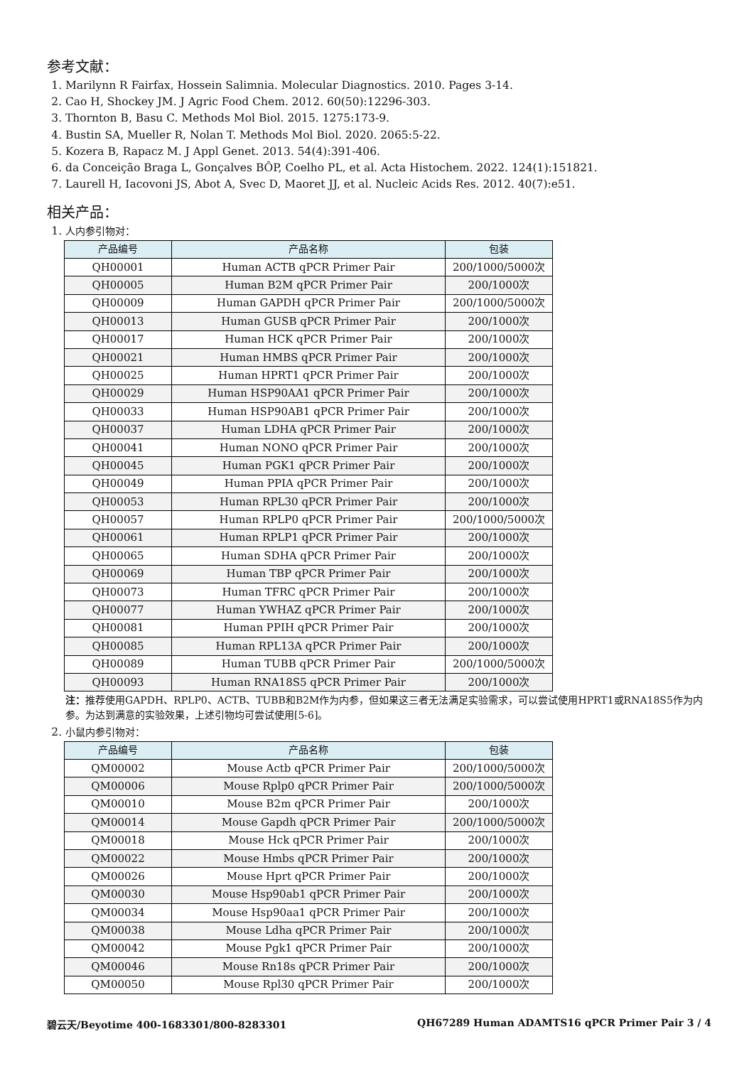参考文献：
1. Marilynn R Fairfax, Hossein Salimnia. Molecular Diagnostics. 2010. Pages 3-14.
2. Cao H, Shockey JM. J Agric Food Chem. 2012. 60(50):12296-303.
3. Thornton B, Basu C. Methods Mol Biol. 2015. 1275:173-9.
4. Bustin SA, Mueller R, Nolan T. Methods Mol Biol. 2020. 2065:5-22.
5. Kozera B, Rapacz M. J Appl Genet. 2013. 54(4):391-406.
6. da Conceição Braga L, Gonçalves BÔP, Coelho PL, et al. Acta Histochem. 2022. 124(1):151821.
7. Laurell H, Iacovoni JS, Abot A, Svec D, Maoret JJ, et al. Nucleic Acids Res. 2012. 40(7):e51.
相关产品：
1. 人内参引物对：
| 产品编号 | 产品名称 | 包装 |
| --- | --- | --- |
| QH00001 | Human ACTB qPCR Primer Pair | 200/1000/5000次 |
| QH00005 | Human B2M qPCR Primer Pair | 200/1000次 |
| QH00009 | Human GAPDH qPCR Primer Pair | 200/1000/5000次 |
| QH00013 | Human GUSB qPCR Primer Pair | 200/1000次 |
| QH00017 | Human HCK qPCR Primer Pair | 200/1000次 |
| QH00021 | Human HMBS qPCR Primer Pair | 200/1000次 |
| QH00025 | Human HPRT1 qPCR Primer Pair | 200/1000次 |
| QH00029 | Human HSP90AA1 qPCR Primer Pair | 200/1000次 |
| QH00033 | Human HSP90AB1 qPCR Primer Pair | 200/1000次 |
| QH00037 | Human LDHA qPCR Primer Pair | 200/1000次 |
| QH00041 | Human NONO qPCR Primer Pair | 200/1000次 |
| QH00045 | Human PGK1 qPCR Primer Pair | 200/1000次 |
| QH00049 | Human PPIA qPCR Primer Pair | 200/1000次 |
| QH00053 | Human RPL30 qPCR Primer Pair | 200/1000次 |
| QH00057 | Human RPLP0 qPCR Primer Pair | 200/1000/5000次 |
| QH00061 | Human RPLP1 qPCR Primer Pair | 200/1000次 |
| QH00065 | Human SDHA qPCR Primer Pair | 200/1000次 |
| QH00069 | Human TBP qPCR Primer Pair | 200/1000次 |
| QH00073 | Human TFRC qPCR Primer Pair | 200/1000次 |
| QH00077 | Human YWHAZ qPCR Primer Pair | 200/1000次 |
| QH00081 | Human PPIH qPCR Primer Pair | 200/1000次 |
| QH00085 | Human RPL13A qPCR Primer Pair | 200/1000次 |
| QH00089 | Human TUBB qPCR Primer Pair | 200/1000/5000次 |
| QH00093 | Human RNA18S5 qPCR Primer Pair | 200/1000次 |
注：推荐使用GAPDH、RPLP0、ACTB、TUBB和B2M作为内参，但如果这三者无法满足实验需求，可以尝试使用HPRT1或RNA18S5作为内参。为达到满意的实验效果，上述引物均可尝试使用[5-6]。
2. 小鼠内参引物对：
| 产品编号 | 产品名称 | 包装 |
| --- | --- | --- |
| QM00002 | Mouse Actb qPCR Primer Pair | 200/1000/5000次 |
| QM00006 | Mouse Rplp0 qPCR Primer Pair | 200/1000/5000次 |
| QM00010 | Mouse B2m qPCR Primer Pair | 200/1000次 |
| QM00014 | Mouse Gapdh qPCR Primer Pair | 200/1000/5000次 |
| QM00018 | Mouse Hck qPCR Primer Pair | 200/1000次 |
| QM00022 | Mouse Hmbs qPCR Primer Pair | 200/1000次 |
| QM00026 | Mouse Hprt qPCR Primer Pair | 200/1000次 |
| QM00030 | Mouse Hsp90ab1 qPCR Primer Pair | 200/1000次 |
| QM00034 | Mouse Hsp90aa1 qPCR Primer Pair | 200/1000次 |
| QM00038 | Mouse Ldha qPCR Primer Pair | 200/1000次 |
| QM00042 | Mouse Pgk1 qPCR Primer Pair | 200/1000次 |
| QM00046 | Mouse Rn18s qPCR Primer Pair | 200/1000次 |
| QM00050 | Mouse Rpl30 qPCR Primer Pair | 200/1000次 |
碧云天/Beyotime 400-1683301/800-8283301 QH67289 Human ADAMTS16 qPCR Primer Pair 3 / 4